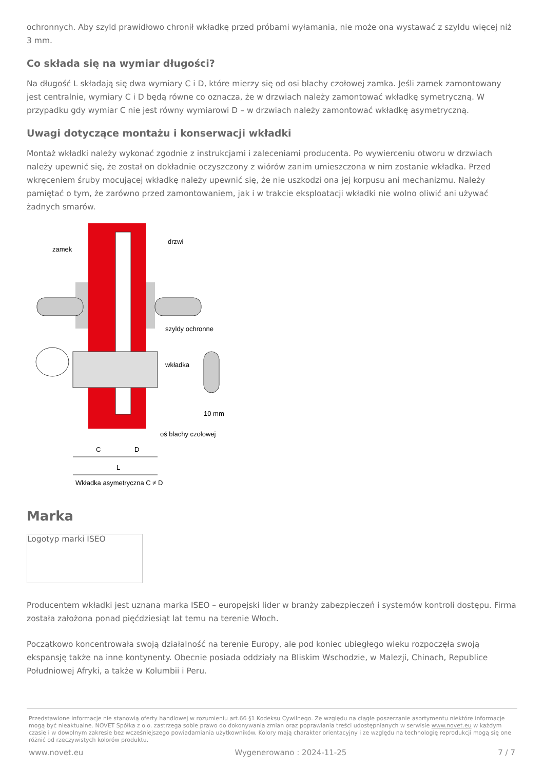ochronnych. Aby szyld prawidłowo chronił wkładkę przed próbami wyłamania, nie może ona wystawać z szyldu więcej niż 3 mm.
Co składa się na wymiar długości?
Na długość L składają się dwa wymiary C i D, które mierzy się od osi blachy czołowej zamka. Jeśli zamek zamontowany jest centralnie, wymiary C i D będą równe co oznacza, że w drzwiach należy zamontować wkładkę symetryczną. W przypadku gdy wymiar C nie jest równy wymiarowi D – w drzwiach należy zamontować wkładkę asymetryczną.
Uwagi dotyczące montażu i konserwacji wkładki
Montaż wkładki należy wykonać zgodnie z instrukcjami i zaleceniami producenta. Po wywierceniu otworu w drzwiach należy upewnić się, że został on dokładnie oczyszczony z wiórów zanim umieszczona w nim zostanie wkładka. Przed wkręceniem śruby mocującej wkładkę należy upewnić się, że nie uszkodzi ona jej korpusu ani mechanizmu. Należy pamiętać o tym, że zarówno przed zamontowaniem, jak i w trakcie eksploatacji wkładki nie wolno oliwić ani używać żadnych smarów.
zamek
drzwi
szyldy ochronne
wkładka
10 mm
oś blachy czołowej
C
D
L
Wkładka asymetryczna C ≠ D
Marka
Logotyp marki ISEO
Producentem wkładki jest uznana marka ISEO – europejski lider w branży zabezpieczeń i systemów kontroli dostępu. Firma została założona ponad pięćdziesiąt lat temu na terenie Włoch.
Początkowo koncentrowała swoją działalność na terenie Europy, ale pod koniec ubiegłego wieku rozpoczęła swoją ekspansję także na inne kontynenty. Obecnie posiada oddziały na Bliskim Wschodzie, w Malezji, Chinach, Republice Południowej Afryki, a także w Kolumbii i Peru.
Przedstawione informacje nie stanowią oferty handlowej w rozumieniu art.66 §1 Kodeksu Cywilnego. Ze względu na ciągłe poszerzanie asortymentu niektóre informacje mogą być nieaktualne. NOVET Spółka z o.o. zastrzega sobie prawo do dokonywania zmian oraz poprawiania treści udostępnianych w serwisie www.novet.eu w każdym czasie i w dowolnym zakresie bez wcześniejszego powiadamiania użytkowników. Kolory mają charakter orientacyjny i ze względu na technologię reprodukcji mogą się one różnić od rzeczywistych kolorów produktu.
www.novet.eu Wygenerowano : 2024-11-25 7 / 7